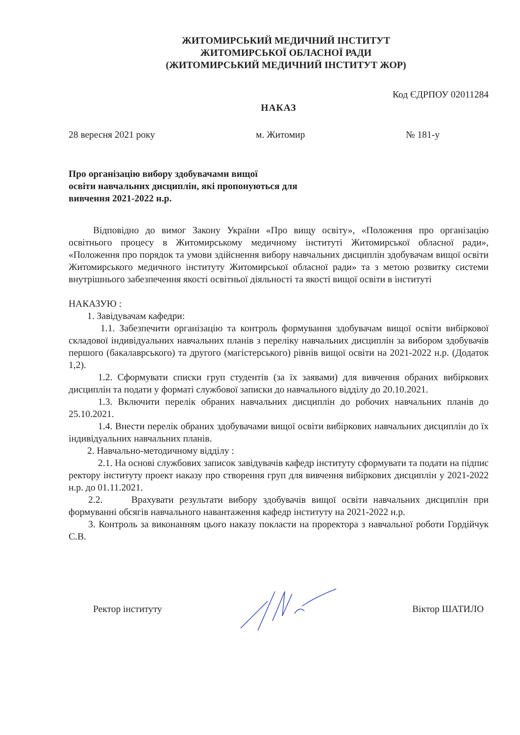ЖИТОМИРСЬКИЙ МЕДИЧНИЙ ІНСТИТУТ
ЖИТОМИРСЬКОЇ ОБЛАСНОЇ РАДИ
(ЖИТОМИРСЬКИЙ МЕДИЧНИЙ ІНСТИТУТ ЖОР)
Код ЄДРПОУ 02011284
НАКАЗ
28 вересня 2021 року м. Житомир № 181-у
Про організацію вибору здобувачами вищої
освіти навчальних дисциплін, які пропонуються для
вивчення 2021-2022 н.р.
Відповідно до вимог Закону України «Про вищу освіту», «Положення про організацію освітнього процесу в Житомирському медичному інституті Житомирської обласної ради», «Положення про порядок та умови здійснення вибору навчальних дисциплін здобувачам вищої освіти Житомирського медичного інституту Житомирської обласної ради» та з метою розвитку системи внутрішнього забезпечення якості освітньої діяльності та якості вищої освіти в інституті
НАКАЗУЮ :
1. Завідувачам кафедри:
1.1. Забезпечити організацію та контроль формування здобувачам вищої освіти вибіркової складової індивідуальних навчальних планів з переліку навчальних дисциплін за вибором здобувачів першого (бакалаврського) та другого (магістерського) рівнів вищої освіти на 2021-2022 н.р. (Додаток 1,2).
1.2. Сформувати списки груп студентів (за їх заявами) для вивчення обраних вибіркових дисциплін та подати у форматі службової записки до навчального відділу до 20.10.2021.
1.3. Включити перелік обраних навчальних дисциплін до робочих навчальних планів до 25.10.2021.
1.4. Внести перелік обраних здобувачами вищої освіти вибіркових навчальних дисциплін до їх індивідуальних навчальних планів.
2. Навчально-методичному відділу :
2.1. На основі службових записок завідувачів кафедр інституту сформувати та подати на підпис ректору інституту проект наказу про створення груп для вивчення вибіркових дисциплін у 2021-2022 н.р. до 01.11.2021.
2.2. Врахувати результати вибору здобувачів вищої освіти навчальних дисциплін при формуванні обсягів навчального навантаження кафедр інституту на 2021-2022 н.р.
3. Контроль за виконанням цього наказу покласти на проректора з навчальної роботи Гордійчук С.В.
Ректор інституту Віктор ШАТИЛО